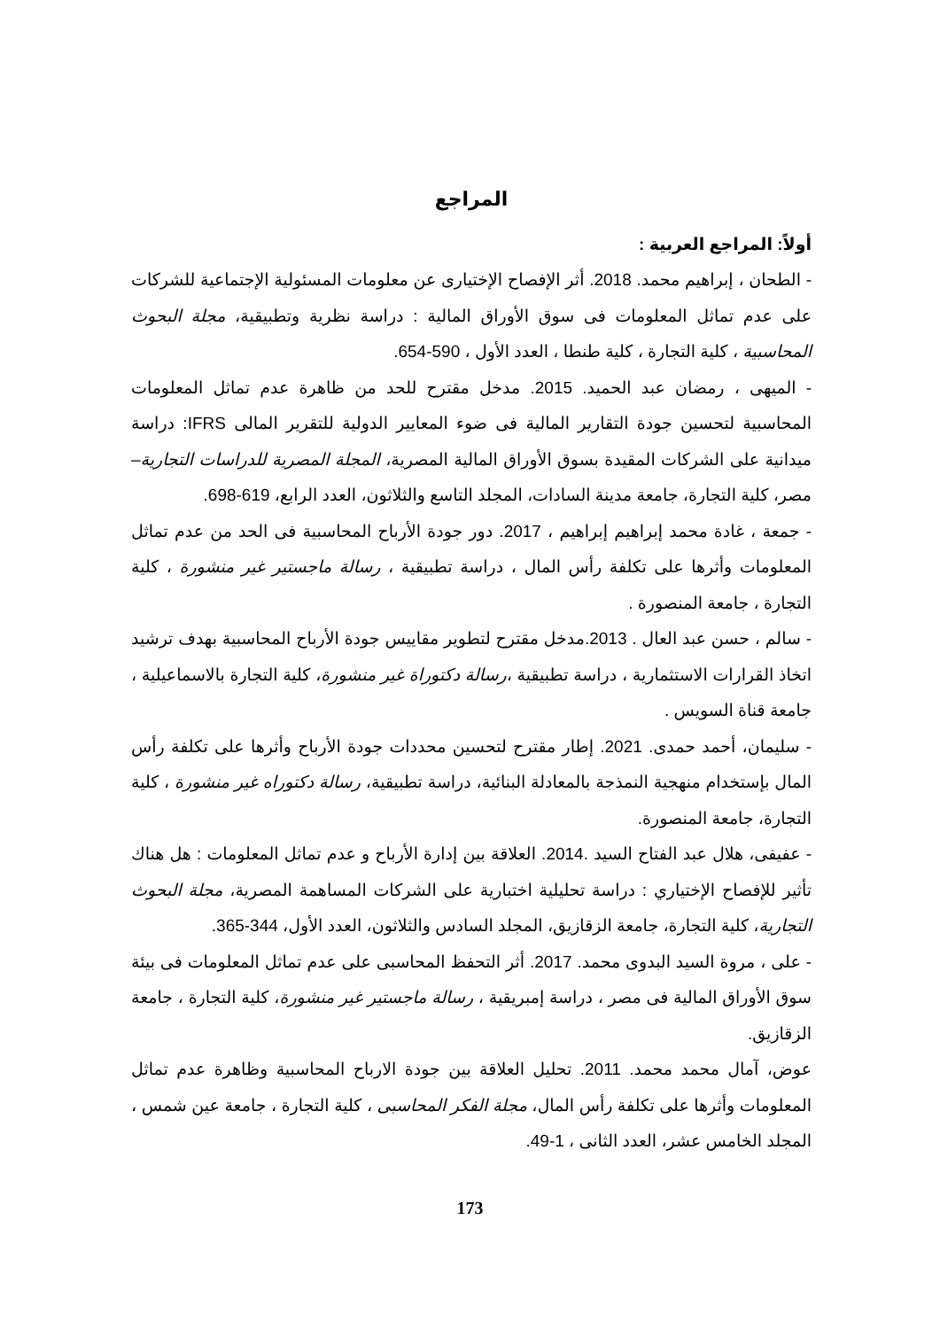المراجع
أولاً: المراجع العربية :
- الطحان ، إبراهيم محمد. 2018. أثر الإفصاح الإختيارى عن معلومات المسئولية الإجتماعية للشركات على عدم تماثل المعلومات فى سوق الأوراق المالية : دراسة نظرية وتطبيقية، مجلة البحوث المحاسبية ، كلية التجارة ، كلية طنطا ، العدد الأول ، 590-654.
- الميهى ، رمضان عبد الحميد. 2015. مدخل مقترح للحد من ظاهرة عدم تماثل المعلومات المحاسبية لتحسين جودة التقارير المالية فى ضوء المعايير الدولية للتقرير المالى IFRS: دراسة ميدانية على الشركات المقيدة بسوق الأوراق المالية المصرية، المجلة المصرية للدراسات التجارية– مصر، كلية التجارة، جامعة مدينة السادات، المجلد التاسع والثلاثون، العدد الرابع، 619-698.
- جمعة ، غادة محمد إبراهيم إبراهيم ، 2017. دور جودة الأرباح المحاسبية فى الحد من عدم تماثل المعلومات وأثرها على تكلفة رأس المال ، دراسة تطبيقية ، رسالة ماجستير غير منشورة ، كلية التجارة ، جامعة المنصورة .
- سالم ، حسن عبد العال . 2013.مدخل مقترح لتطوير مقاييس جودة الأرباح المحاسبية بهدف ترشيد اتخاذ القرارات الاستثمارية ، دراسة تطبيقية ،رسالة دكتوراة غير منشورة، كلية التجارة بالاسماعيلية ، جامعة قناة السويس .
- سليمان، أحمد حمدى. 2021. إطار مقترح لتحسين محددات جودة الأرباح وأثرها على تكلفة رأس المال بإستخدام منهجية النمذجة بالمعادلة البنائية، دراسة تطبيقية، رسالة دكتوراه غير منشورة ، كلية التجارة، جامعة المنصورة.
- عفيفى، هلال عبد الفتاح السيد .2014. العلاقة بين إدارة الأرباح و عدم تماثل المعلومات : هل هناك تأثير للإفصاح الإختياري : دراسة تحليلية اختبارية على الشركات المساهمة المصرية، مجلة البحوث التجارية، كلية التجارة، جامعة الزقازيق، المجلد السادس والثلاثون، العدد الأول، 344-365.
- على ، مروة السيد البدوى محمد. 2017. أثر التحفظ المحاسبى على عدم تماثل المعلومات فى بيئة سوق الأوراق المالية فى مصر ، دراسة إمبريقية ، رسالة ماجستير غير منشورة، كلية التجارة ، جامعة الزقازيق.
عوض، آمال محمد محمد. 2011. تحليل العلاقة بين جودة الارباح المحاسبية وظاهرة عدم تماثل المعلومات وأثرها على تكلفة رأس المال، مجلة الفكر المحاسبى ، كلية التجارة ، جامعة عين شمس ، المجلد الخامس عشر، العدد الثانى ، 1-49.
173